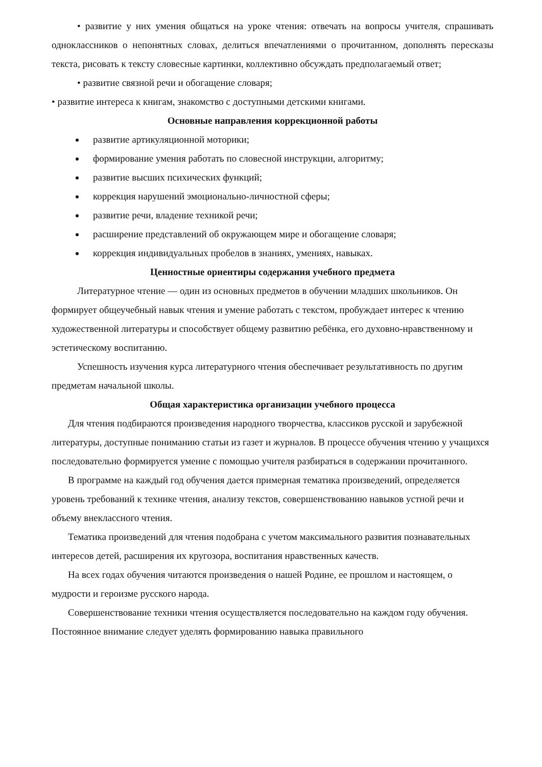• развитие у них умения общаться на уроке чтения: отвечать на вопросы учителя, спрашивать одноклассников о непонятных словах, делиться впечатлениями о прочитанном, дополнять пересказы текста, рисовать к тексту словесные картинки, коллективно обсуждать предполагаемый ответ;
• развитие связной речи и обогащение словаря;
• развитие интереса к книгам, знакомство с доступными детскими книгами.
Основные направления коррекционной работы
развитие артикуляционной моторики;
формирование умения работать по словесной инструкции, алгоритму;
развитие высших психических функций;
коррекция нарушений эмоционально-личностной сферы;
развитие речи, владение техникой речи;
расширение представлений об окружающем мире и обогащение словаря;
коррекция индивидуальных пробелов в знаниях, умениях, навыках.
Ценностные ориентиры содержания учебного предмета
Литературное чтение — один из основных предметов в обучении младших школьников. Он формирует общеучебный навык чтения и умение работать с текстом, пробуждает интерес к чтению художественной литературы и способствует общему развитию ребёнка, его духовно-нравственному и эстетическому воспитанию.
Успешность изучения курса литературного чтения обеспечивает результативность по другим предметам начальной школы.
Общая характеристика организации учебного процесса
Для чтения подбираются произведения народного творчества, классиков русской и зарубежной литературы, доступные пониманию статьи из газет и журналов. В процессе обучения чтению у учащихся последовательно формируется умение с помощью учителя разбираться в содержании прочитанного.
В программе на каждый год обучения дается примерная тематика произведений, определяется уровень требований к технике чтения, анализу текстов, совершенствованию навыков устной речи и объему внеклассного чтения.
Тематика произведений для чтения подобрана с учетом максимального развития познавательных интересов детей, расширения их кругозора, воспитания нравственных качеств.
На всех годах обучения читаются произведения о нашей Родине, ее прошлом и настоящем, о мудрости и героизме русского народа.
Совершенствование техники чтения осуществляется последовательно на каждом году обучения. Постоянное внимание следует уделять формированию навыка правильного